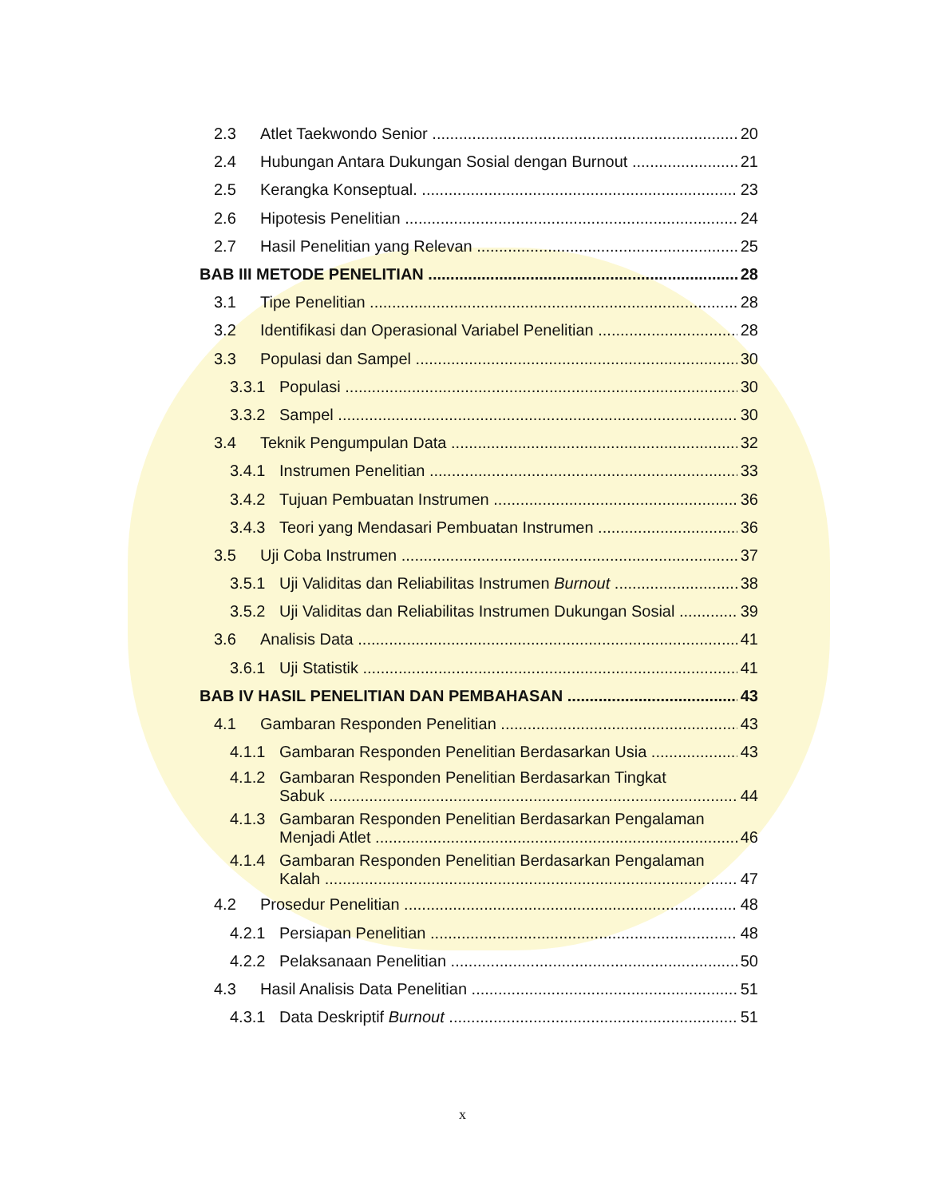2.3 Atlet Taekwondo Senior 20
2.4 Hubungan Antara Dukungan Sosial dengan Burnout 21
2.5 Kerangka Konseptual. 23
2.6 Hipotesis Penelitian 24
2.7 Hasil Penelitian yang Relevan 25
BAB III METODE PENELITIAN 28
3.1 Tipe Penelitian 28
3.2 Identifikasi dan Operasional Variabel Penelitian 28
3.3 Populasi dan Sampel 30
3.3.1 Populasi 30
3.3.2 Sampel 30
3.4 Teknik Pengumpulan Data 32
3.4.1 Instrumen Penelitian 33
3.4.2 Tujuan Pembuatan Instrumen 36
3.4.3 Teori yang Mendasari Pembuatan Instrumen 36
3.5 Uji Coba Instrumen 37
3.5.1 Uji Validitas dan Reliabilitas Instrumen Burnout 38
3.5.2 Uji Validitas dan Reliabilitas Instrumen Dukungan Sosial 39
3.6 Analisis Data 41
3.6.1 Uji Statistik 41
BAB IV HASIL PENELITIAN DAN PEMBAHASAN 43
4.1 Gambaran Responden Penelitian 43
4.1.1 Gambaran Responden Penelitian Berdasarkan Usia 43
4.1.2 Gambaran Responden Penelitian Berdasarkan Tingkat
Sabuk 44
4.1.3 Gambaran Responden Penelitian Berdasarkan Pengalaman
Menjadi Atlet 46
4.1.4 Gambaran Responden Penelitian Berdasarkan Pengalaman
Kalah 47
4.2 Prosedur Penelitian 48
4.2.1 Persiapan Penelitian 48
4.2.2 Pelaksanaan Penelitian 50
4.3 Hasil Analisis Data Penelitian 51
4.3.1 Data Deskriptif Burnout 51
x